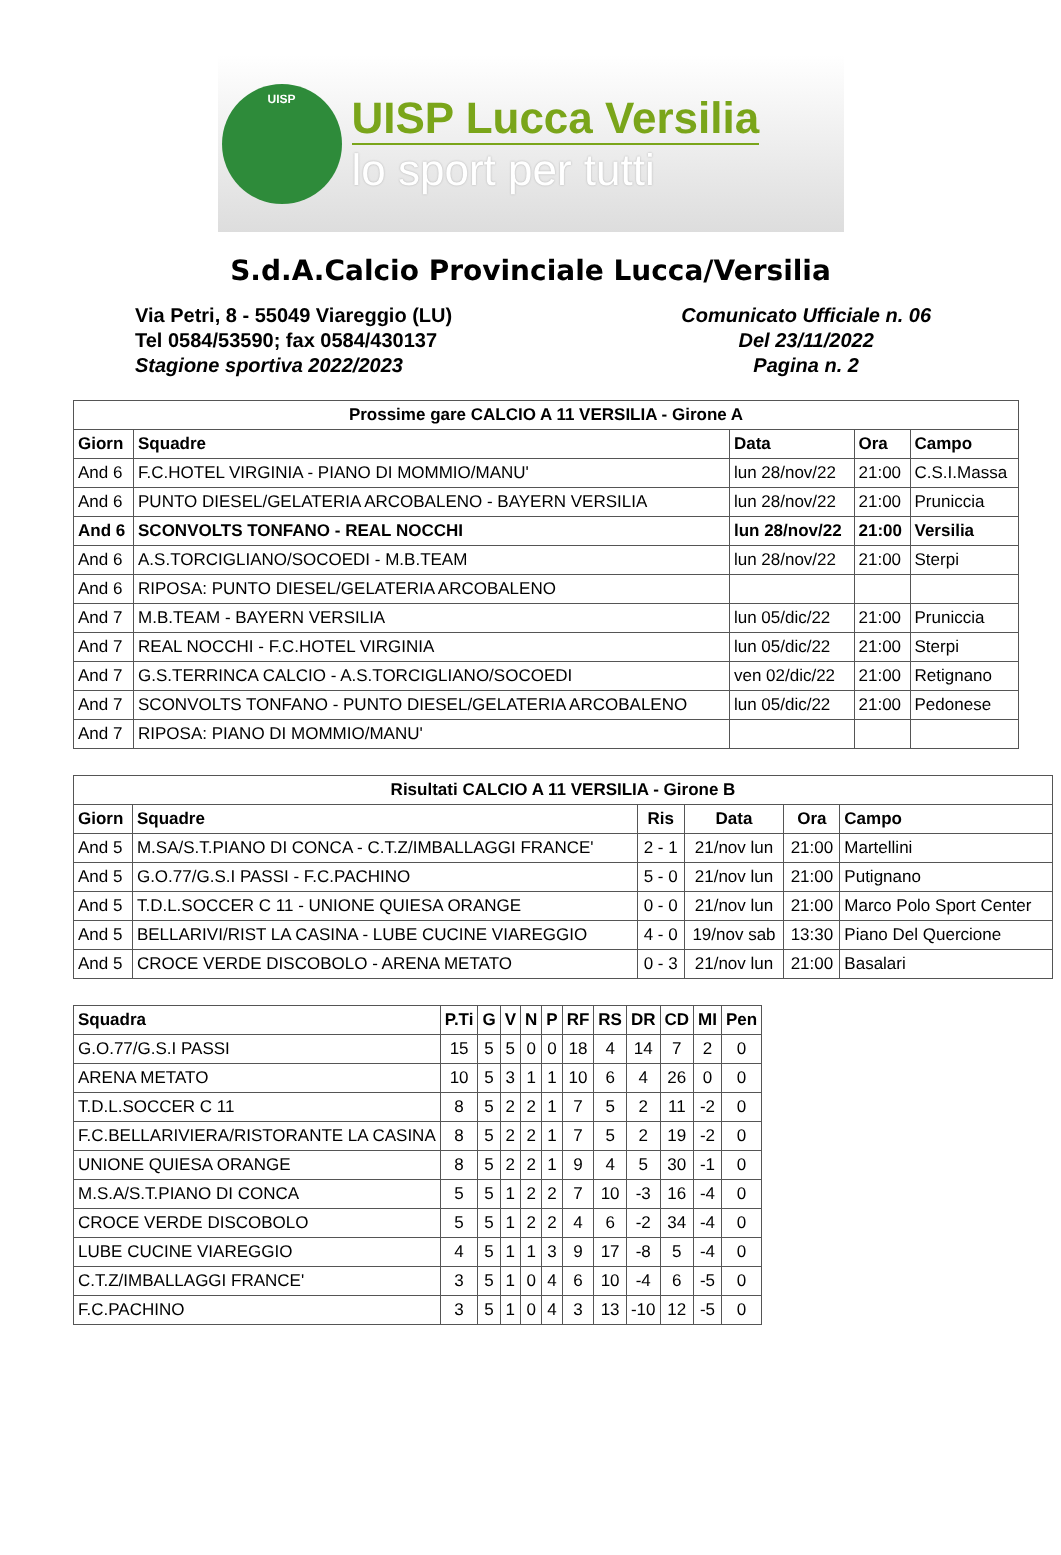UISP
UISP Lucca Versilia
lo sport per tutti
S.d.A.Calcio Provinciale Lucca/Versilia
Via Petri, 8 - 55049 Viareggio (LU)
Tel 0584/53590; fax 0584/430137
Stagione sportiva 2022/2023
Comunicato Ufficiale n. 06
Del 23/11/2022
Pagina n. 2
| Prossime gare CALCIO A 11 VERSILIA - Girone A | | | | |
| --- | --- | --- | --- | --- |
| Giorn | Squadre | Data | Ora | Campo |
| And 6 | F.C.HOTEL VIRGINIA - PIANO DI MOMMIO/MANU' | lun 28/nov/22 | 21:00 | C.S.I.Massa |
| And 6 | PUNTO DIESEL/GELATERIA ARCOBALENO - BAYERN VERSILIA | lun 28/nov/22 | 21:00 | Pruniccia |
| And 6 | SCONVOLTS TONFANO - REAL NOCCHI | lun 28/nov/22 | 21:00 | Versilia |
| And 6 | A.S.TORCIGLIANO/SOCOEDI - M.B.TEAM | lun 28/nov/22 | 21:00 | Sterpi |
| And 6 | RIPOSA: PUNTO DIESEL/GELATERIA ARCOBALENO | | | |
| And 7 | M.B.TEAM - BAYERN VERSILIA | lun 05/dic/22 | 21:00 | Pruniccia |
| And 7 | REAL NOCCHI - F.C.HOTEL VIRGINIA | lun 05/dic/22 | 21:00 | Sterpi |
| And 7 | G.S.TERRINCA CALCIO - A.S.TORCIGLIANO/SOCOEDI | ven 02/dic/22 | 21:00 | Retignano |
| And 7 | SCONVOLTS TONFANO - PUNTO DIESEL/GELATERIA ARCOBALENO | lun 05/dic/22 | 21:00 | Pedonese |
| And 7 | RIPOSA: PIANO DI MOMMIO/MANU' | | | |
| Risultati CALCIO A 11 VERSILIA - Girone B | | | | | |
| --- | --- | --- | --- | --- | --- |
| Giorn | Squadre | Ris | Data | Ora | Campo |
| And 5 | M.SA/S.T.PIANO DI CONCA - C.T.Z/IMBALLAGGI FRANCE' | 2 - 1 | 21/nov lun | 21:00 | Martellini |
| And 5 | G.O.77/G.S.I PASSI - F.C.PACHINO | 5 - 0 | 21/nov lun | 21:00 | Putignano |
| And 5 | T.D.L.SOCCER C 11 - UNIONE QUIESA ORANGE | 0 - 0 | 21/nov lun | 21:00 | Marco Polo Sport Center |
| And 5 | BELLARIVI/RIST LA CASINA - LUBE CUCINE VIAREGGIO | 4 - 0 | 19/nov sab | 13:30 | Piano Del Quercione |
| And 5 | CROCE VERDE DISCOBOLO - ARENA METATO | 0 - 3 | 21/nov lun | 21:00 | Basalari |
| Squadra | P.Ti | G | V | N | P | RF | RS | DR | CD | MI | Pen |
| --- | --- | --- | --- | --- | --- | --- | --- | --- | --- | --- | --- |
| G.O.77/G.S.I PASSI | 15 | 5 | 5 | 0 | 0 | 18 | 4 | 14 | 7 | 2 | 0 |
| ARENA METATO | 10 | 5 | 3 | 1 | 1 | 10 | 6 | 4 | 26 | 0 | 0 |
| T.D.L.SOCCER C 11 | 8 | 5 | 2 | 2 | 1 | 7 | 5 | 2 | 11 | -2 | 0 |
| F.C.BELLARIVIERA/RISTORANTE LA CASINA | 8 | 5 | 2 | 2 | 1 | 7 | 5 | 2 | 19 | -2 | 0 |
| UNIONE QUIESA ORANGE | 8 | 5 | 2 | 2 | 1 | 9 | 4 | 5 | 30 | -1 | 0 |
| M.S.A/S.T.PIANO DI CONCA | 5 | 5 | 1 | 2 | 2 | 7 | 10 | -3 | 16 | -4 | 0 |
| CROCE VERDE DISCOBOLO | 5 | 5 | 1 | 2 | 2 | 4 | 6 | -2 | 34 | -4 | 0 |
| LUBE CUCINE VIAREGGIO | 4 | 5 | 1 | 1 | 3 | 9 | 17 | -8 | 5 | -4 | 0 |
| C.T.Z/IMBALLAGGI FRANCE' | 3 | 5 | 1 | 0 | 4 | 6 | 10 | -4 | 6 | -5 | 0 |
| F.C.PACHINO | 3 | 5 | 1 | 0 | 4 | 3 | 13 | -10 | 12 | -5 | 0 |